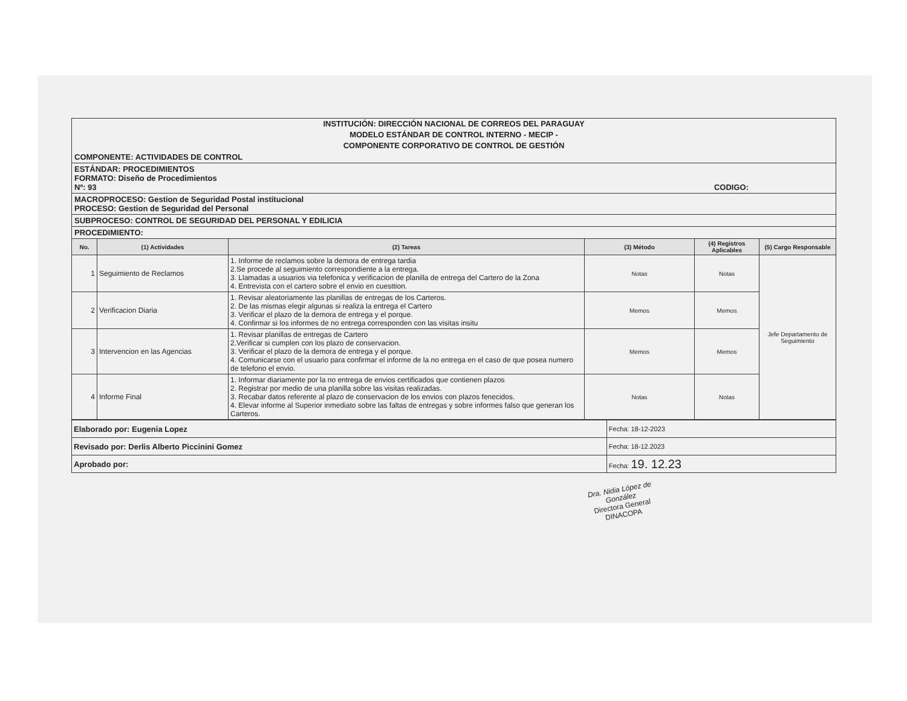INSTITUCIÓN: DIRECCIÓN NACIONAL DE CORREOS DEL PARAGUAY
MODELO ESTÁNDAR DE CONTROL INTERNO - MECIP -
COMPONENTE CORPORATIVO DE CONTROL DE GESTIÓN
COMPONENTE: ACTIVIDADES DE CONTROL
ESTÁNDAR: PROCEDIMIENTOS
FORMATO: Diseño de Procedimientos
Nº: 93 CODIGO:
MACROPROCESO: Gestion de Seguridad Postal institucional
PROCESO: Gestion de Seguridad del Personal
SUBPROCESO: CONTROL DE SEGURIDAD DEL PERSONAL Y EDILICIA
PROCEDIMIENTO:
| No. | (1) Actividades | (2) Tareas | (3) Método | (4) Registros Aplicables | (5) Cargo Responsable |
| --- | --- | --- | --- | --- | --- |
| 1 | Seguimiento de Reclamos | 1. Informe de reclamos sobre la demora de entrega tardia 2.Se procede al seguimiento correspondiente a la entrega. 3. Llamadas a usuarios via telefonica y verificacion de planilla de entrega del Cartero de la Zona 4. Entrevista con el cartero sobre el envio en cuesttion. | Notas | Notas | Jefe Departamento de Seguimiento |
| 2 | Verificacion Diaria | 1. Revisar aleatoriamente las planillas de entregas de los Carteros. 2. De las mismas elegir algunas si realiza la entrega el Cartero 3. Verificar el plazo de la demora de entrega y el porque. 4. Confirmar si los informes de no entrega corresponden con las visitas insitu | Memos | Memos | |
| 3 | Intervencion en las Agencias | 1. Revisar planillas de entregas de Cartero 2.Verificar si cumplen con los plazo de conservacion. 3. Verificar el plazo de la demora de entrega y el porque. 4. Comunicarse con el usuario para confirmar el informe de la no entrega en el caso de que posea numero de telefono el envio. | Memos | Memos | |
| 4 | Informe Final | 1. Informar diariamente por la no entrega de envios certificados que contienen plazos 2. Registrar por medio de una planilla sobre las visitas realizadas. 3. Recabar datos referente al plazo de conservacion de los envios con plazos fenecidos. 4. Elevar informe al Superior inmediato sobre las faltas de entregas y sobre informes falso que generan los Carteros. | Notas | Notas | |
| Elaborado por: Eugenia Lopez | Fecha: 18-12-2023 |
| Revisado por: Derlis Alberto Piccinini Gomez | Fecha: 18-12.2023 |
| Aprobado por: | Fecha: 19. 12.23 |
Dra. Nidia López de González
Directora General
DINACOPA